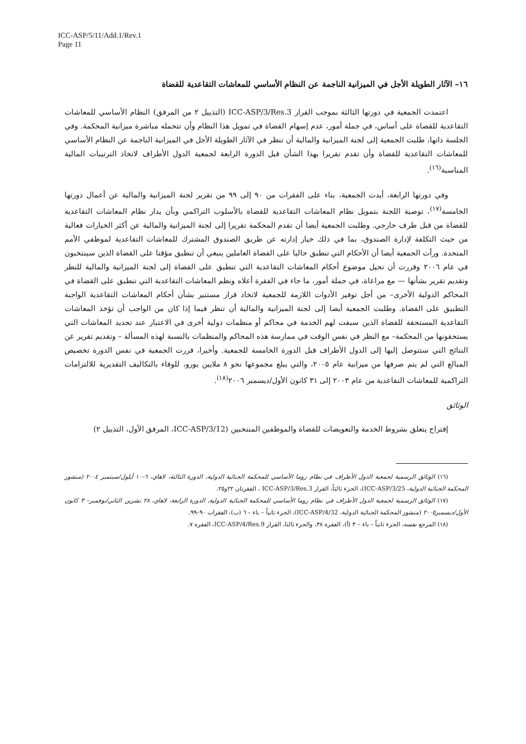ICC-ASP/5/11/Add.1/Rev.1
Page 11
١٦– الآثار الطويلة الأجل في الميزانية الناجمة عن النظام الأساسي للمعاشات التقاعدية للقضاة
اعتمدت الجمعية في دورتها الثالثة بموجب القرار ICC-ASP/3/Res.3 (التذييل ٢ من المرفق) النظام الأساسي للمعاشات التقاعدية للقضاة على أساس، في جملة أمور، عدم إسهام القضاة في تمويل هذا النظام وأن تتحمله مباشرة ميزانية المحكمة. وفي الجلسة ذاتها، طلبت الجمعية إلى لجنة الميزانية والمالية أن تنظر في الآثار الطويلة الأجل في الميزانية الناجمة عن النظام الأساسي للمعاشات التقاعدية للقضاة وأن تقدم تقريرا بهذا الشأن قبل الدورة الرابعة لجمعية الدول الأطراف لاتخاذ الترتيبات المالية المناسبة<sup>(١٦)</sup>.
وفي دورتها الرابعة، أيدت الجمعية، بناء على الفقرات من ٩٠ إلى ٩٩ من تقرير لجنة الميزانية والمالية عن أعمال دورتها الخامسة<sup>(١٧)</sup>، توصية اللجنة بتمويل نظام المعاشات التقاعدية للقضاة بالأسلوب التراكمي وبأن يدار نظام المعاشات التقاعدية للقضاة من قبل طرف خارجي. وطلبت الجمعية أيضا أن تقدم المحكمة تقريرا إلى لجنة الميزانية والمالية عن أكثر الخيارات فعالية من حيث التكلفة لإدارة الصندوق، بما في ذلك خيار إدارته عن طريق الصندوق المشترك للمعاشات التقاعدية لموظفي الأمم المتحدة. ورأت الجمعية أيضا أن الأحكام التي تنطبق حاليا على القضاة العاملين ينبغي أن تنطبق مؤقتا على القضاة الذين سينتخبون في عام ٢٠٠٦ وقررت أن تحيل موضوع أحكام المعاشات التقاعدية التي تنطبق على القضاة إلى لجنة الميزانية والمالية للنظر وتقديم تقرير بشأنها — مع مراعاة، في جملة أمور، ما جاء في الفقرة أعلاه ونظم المعاشات التقاعدية التي تنطبق على القضاة في المحاكم الدولية الأخرى– من أجل توفير الأدوات اللازمة للجمعية لاتخاذ قرار مستنير بشأن أحكام المعاشات التقاعدية الواجبة التطبيق على القضاة. وطلبت الجمعية أيضا إلى لجنة الميزانية والمالية أن تنظر فيما إذا كان من الواجب أن تؤخذ المعاشات التقاعدية المستحقة للقضاة الذين سبقت لهم الخدمة في محاكم أو منظمات دولية أخرى في الاعتبار عند تحديد المعاشات التي يستحقونها من المحكمة– مع النظر في نفس الوقت في ممارسة هذه المحاكم والمنظمات بالنسبة لهذه المسألة – وتقديم تقرير عن النتائج التي ستتوصل إليها إلى الدول الأطراف قبل الدورة الخامسة للجمعية. وأخيرا، قررت الجمعية في نفس الدورة تخصيص المبالغ التي لم يتم صرفها من ميزانية عام ٢٠٠٥، والتي يبلغ مجموعها نحو ٨ ملايين يورو، للوفاء بالتكاليف التقديرية للالتزامات التراكمية للمعاشات التقاعدية من عام ٢٠٠٣ إلى ٣١ كانون الأول/ديسمبر ٢٠٠٦<sup>(١٨)</sup>.
الوثائق
إقتراح يتعلق بشروط الخدمة والتعويضات للقضاة والموظفين المنتخبين (ICC-ASP/3/12، المرفق الأول، التذييل ٢)
(١٦) الوثائق الرسمية لجمعية الدول الأطراف في نظام روما الأساسي للمحكمة الجنائية الدولية، الدورة الثالثة، لاهاي، ٦–١٠ أيلول/سبتمبر ٢٠٠٤ (منشور المحكمة الجنائية الدولية، ICC-ASP/3/25)، الجزء ثالثاً، القرار ICC-ASP/3/Res.3 ، الفقرتان ٢٢و٢٥.
(١٧) الوثائق الرسمية لجمعية الدول الأطراف في نظام روما الأساسي للمحكمة الجنائية الدولية، الدورة الرابعة، لاهاي، ٢٨ تشرين الثاني/نوفمبر– ٣ كانون الأول/ديسمبر٢٠٠٥ (منشور المحكمة الجنائية الدولية، ICC-ASP/4/32)، الجزء ثانياً – باء – ٦ (ب)، الفقرات ٩٠–٩٩.
(١٨) المرجع نفسه، الجزء ثانياً – باء – ٣ (أ)، الفقرة ٣٨، والجزء ثالثا، القرار ICC-ASP/4/Res.9، الفقرة ٧.